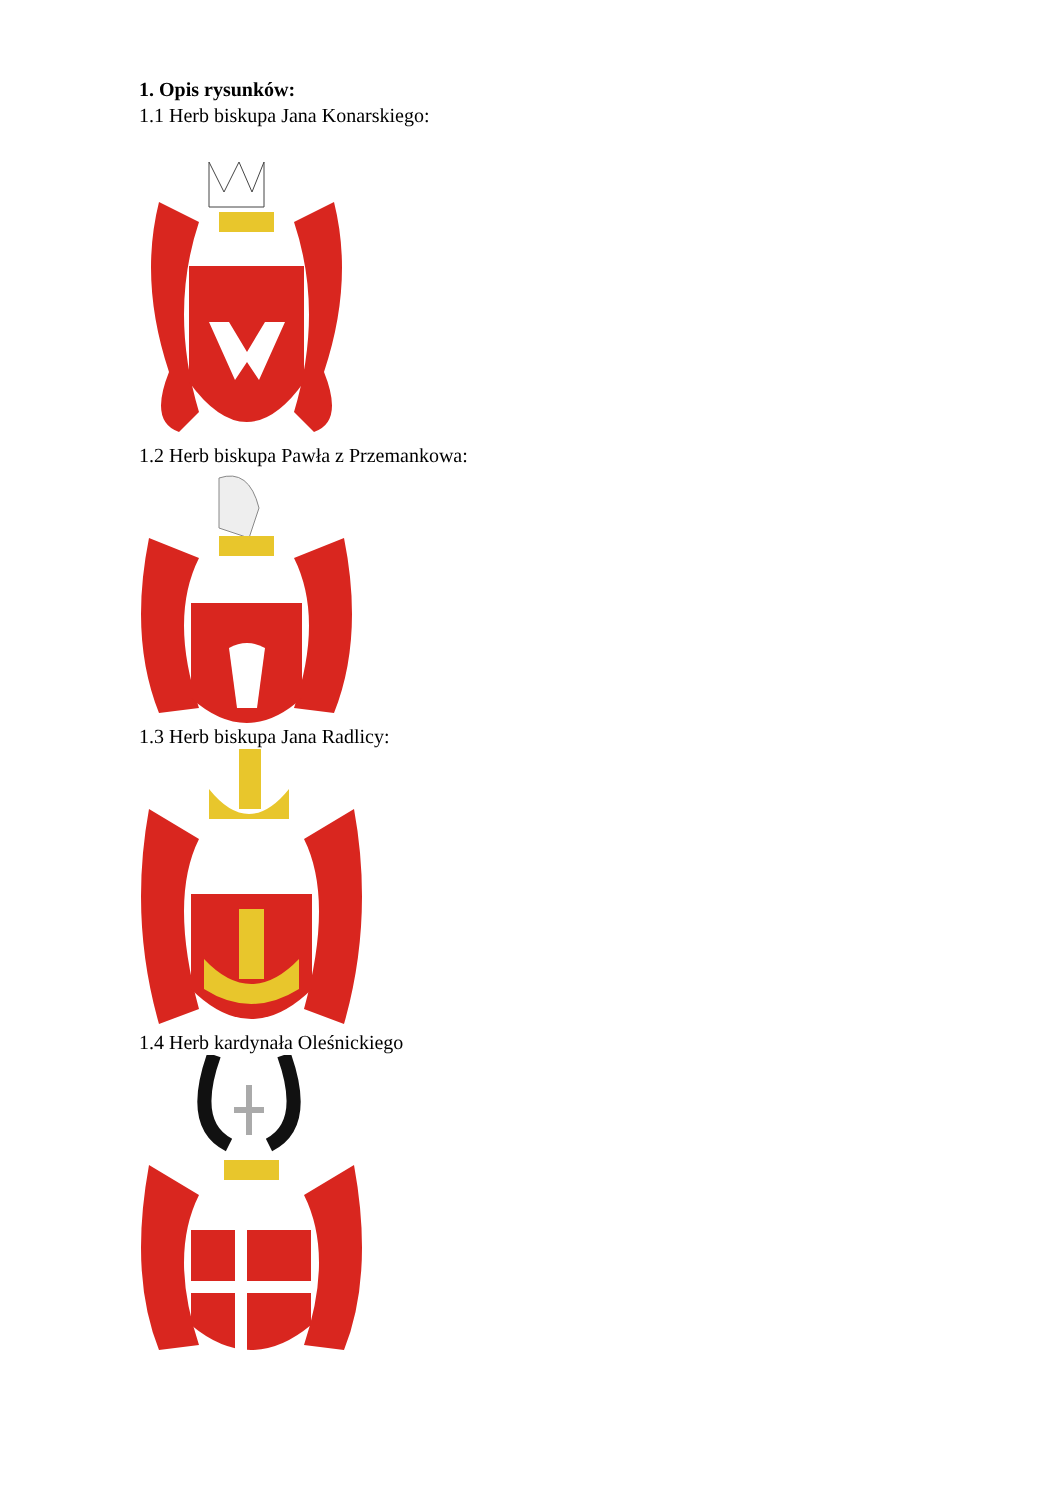1. Opis rysunków:
1.1 Herb biskupa Jana Konarskiego:
1.2 Herb biskupa Pawła z Przemankowa:
1.3 Herb biskupa Jana Radlicy:
1.4 Herb kardynała Oleśnickiego